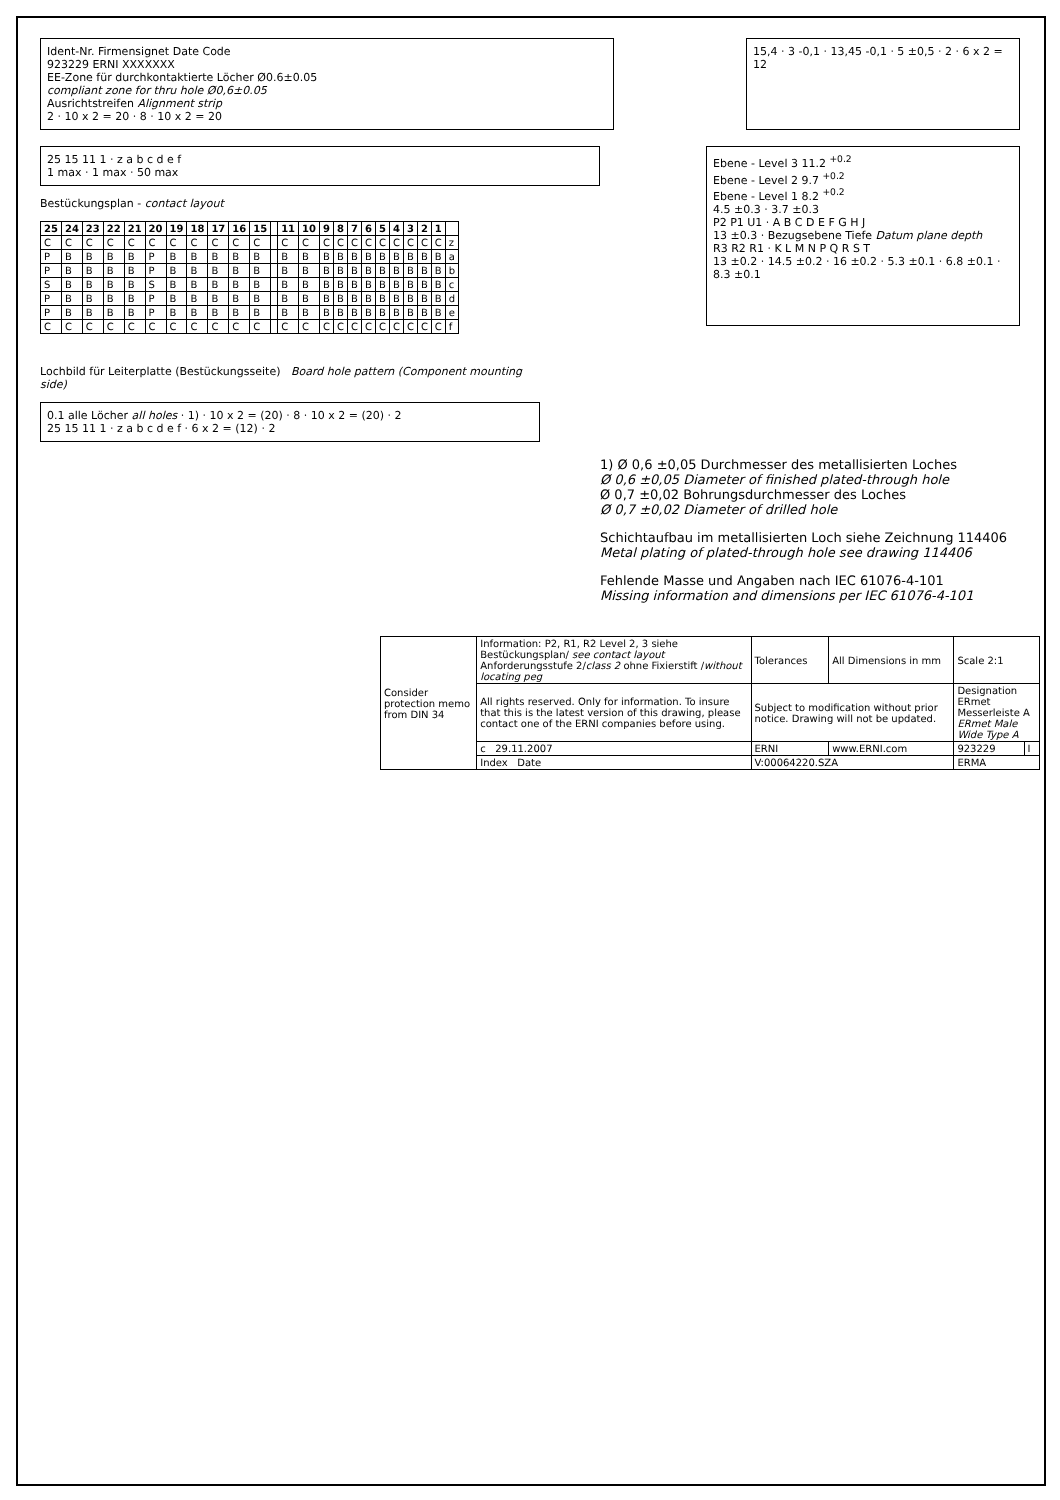Ident-Nr. Firmensignet Date Code
923229 ERNI XXXXXXX
EE-Zone für durchkontaktierte Löcher Ø0.6±0.05
compliant zone for thru hole Ø0,6±0.05
Ausrichtstreifen Alignment strip
2 · 10 x 2 = 20 · 8 · 10 x 2 = 20
15,4 · 3 -0,1 · 13,45 -0,1 · 5 ±0,5 · 2 · 6 x 2 = 12
25 15 11 1 · z a b c d e f
1 max · 1 max · 50 max
Bestückungsplan - contact layout
| 25 | 24 | 23 | 22 | 21 | 20 | 19 | 18 | 17 | 16 | 15 | | 11 | 10 | 9 | 8 | 7 | 6 | 5 | 4 | 3 | 2 | 1 | |
| --- | --- | --- | --- | --- | --- | --- | --- | --- | --- | --- | --- | --- | --- | --- | --- | --- | --- | --- | --- | --- | --- | --- | --- |
| C | C | C | C | C | C | C | C | C | C | C | | C | C | C | C | C | C | C | C | C | C | C | z |
| P | B | B | B | B | P | B | B | B | B | B | | B | B | B | B | B | B | B | B | B | B | B | a |
| P | B | B | B | B | P | B | B | B | B | B | | B | B | B | B | B | B | B | B | B | B | B | b |
| S | B | B | B | B | S | B | B | B | B | B | | B | B | B | B | B | B | B | B | B | B | B | c |
| P | B | B | B | B | P | B | B | B | B | B | | B | B | B | B | B | B | B | B | B | B | B | d |
| P | B | B | B | B | P | B | B | B | B | B | | B | B | B | B | B | B | B | B | B | B | B | e |
| C | C | C | C | C | C | C | C | C | C | C | | C | C | C | C | C | C | C | C | C | C | C | f |
Ebene - Level 3 11.2 <sup>+0.2</sup>
Ebene - Level 2 9.7 <sup>+0.2</sup>
Ebene - Level 1 8.2 <sup>+0.2</sup>
4.5 ±0.3 · 3.7 ±0.3
P2 P1 U1 · A B C D E F G H J
13 ±0.3 · Bezugsebene Tiefe Datum plane depth
R3 R2 R1 · K L M N P Q R S T
13 ±0.2 · 14.5 ±0.2 · 16 ±0.2 · 5.3 ±0.1 · 6.8 ±0.1 · 8.3 ±0.1
Lochbild für Leiterplatte (Bestückungsseite) Board hole pattern (Component mounting side)
0.1 alle Löcher all holes · 1) · 10 x 2 = (20) · 8 · 10 x 2 = (20) · 2
25 15 11 1 · z a b c d e f · 6 x 2 = (12) · 2
1) Ø 0,6 ±0,05 Durchmesser des metallisierten Loches
Ø 0,6 ±0,05 Diameter of finished plated-through hole
Ø 0,7 ±0,02 Bohrungsdurchmesser des Loches
Ø 0,7 ±0,02 Diameter of drilled hole
Schichtaufbau im metallisierten Loch siehe Zeichnung 114406
Metal plating of plated-through hole see drawing 114406
Fehlende Masse und Angaben nach IEC 61076-4-101
Missing information and dimensions per IEC 61076-4-101
| Consider protection memo from DIN 34 | Information: P2, R1, R2 Level 2, 3 siehe Bestückungsplan/ see contact layout Anforderungsstufe 2/ class 2 ohne Fixierstift / without locating peg | Tolerances | All Dimensions in mm | Scale 2:1 | |
| | All rights reserved. Only for information. To insure that this is the latest version of this drawing, please contact one of the ERNI companies before using. | Subject to modification without prior notice. Drawing will not be updated. | | Designation ERmet Messerleiste A ERmet Male Wide Type A | |
| | c 29.11.2007 | ERNI | www.ERNI.com | 923229 | I |
| | Index Date | V:00064220.SZA | | ERMA | |